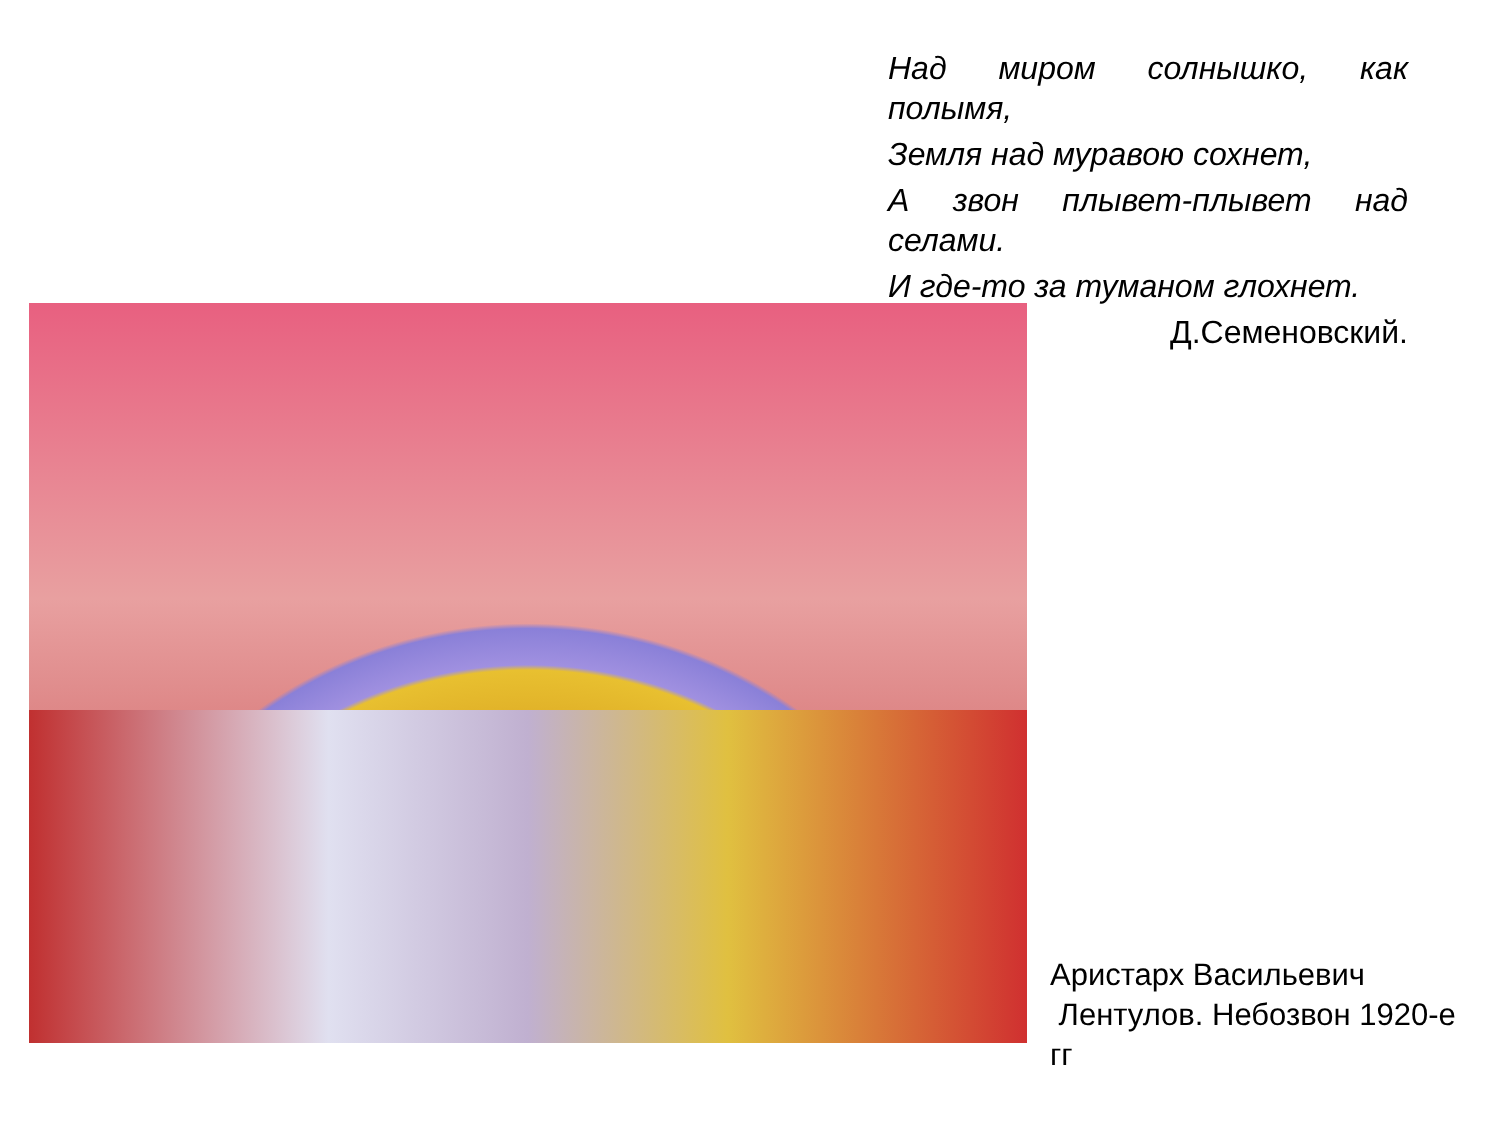Над миром солнышко, как полымя,
Земля над муравою сохнет,
А звон плывет-плывет над селами.
И где-то за туманом глохнет.
Д.Семеновский.
Аристарх Васильевич
Лентулов. Небозвон 1920-е
гг